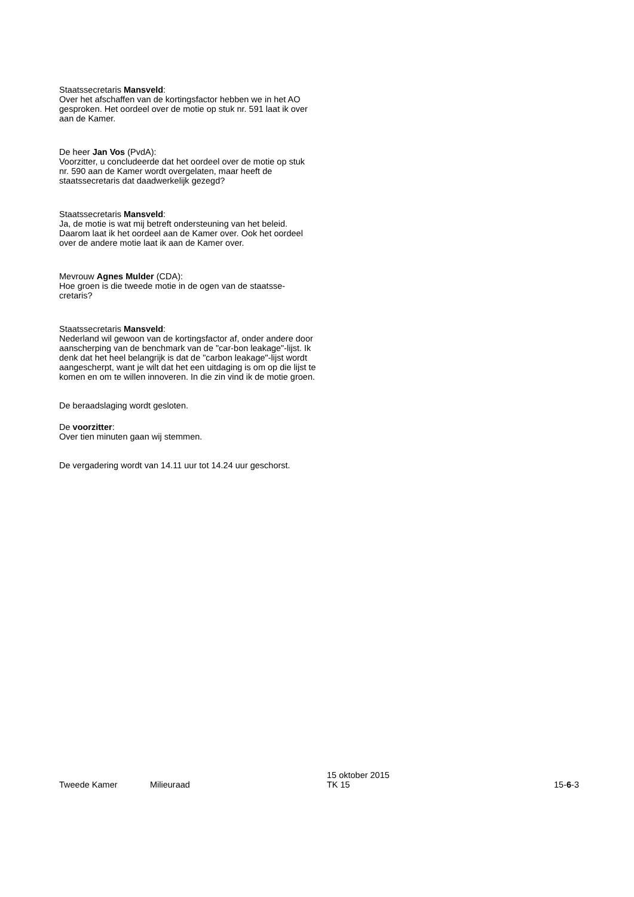Staatssecretaris Mansveld:
Over het afschaffen van de kortingsfactor hebben we in het AO gesproken. Het oordeel over de motie op stuk nr. 591 laat ik over aan de Kamer.
De heer Jan Vos (PvdA):
Voorzitter, u concludeerde dat het oordeel over de motie op stuk nr. 590 aan de Kamer wordt overgelaten, maar heeft de staatssecretaris dat daadwerkelijk gezegd?
Staatssecretaris Mansveld:
Ja, de motie is wat mij betreft ondersteuning van het beleid. Daarom laat ik het oordeel aan de Kamer over. Ook het oordeel over de andere motie laat ik aan de Kamer over.
Mevrouw Agnes Mulder (CDA):
Hoe groen is die tweede motie in de ogen van de staatsse-cretaris?
Staatssecretaris Mansveld:
Nederland wil gewoon van de kortingsfactor af, onder andere door aanscherping van de benchmark van de "car-bon leakage"-lijst. Ik denk dat het heel belangrijk is dat de "carbon leakage"-lijst wordt aangescherpt, want je wilt dat het een uitdaging is om op die lijst te komen en om te willen innoveren. In die zin vind ik de motie groen.
De beraadslaging wordt gesloten.
De voorzitter:
Over tien minuten gaan wij stemmen.
De vergadering wordt van 14.11 uur tot 14.24 uur geschorst.
Tweede Kamer Milieuraad 15 oktober 2015
TK 15 15-6-3